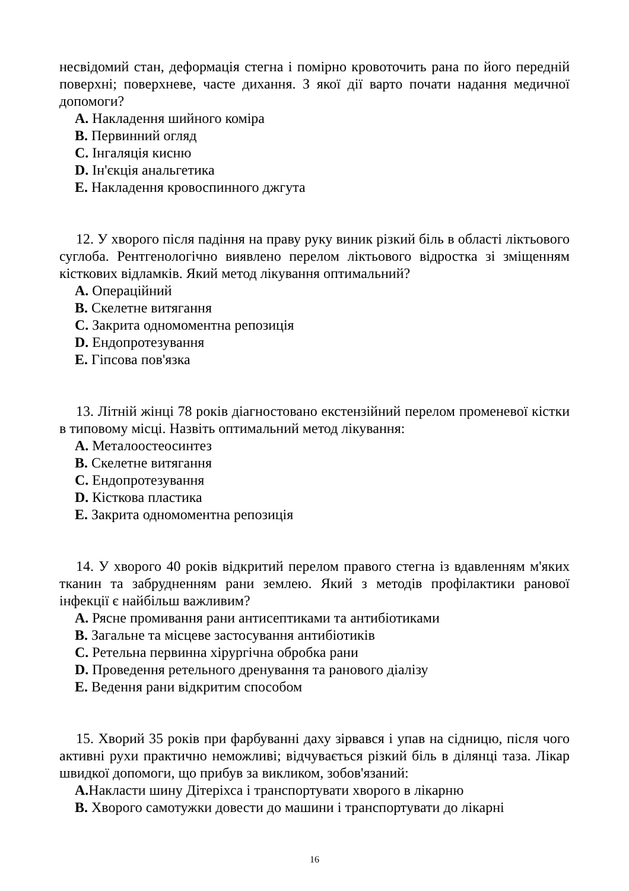несвідомий стан, деформація стегна і помірно кровоточить рана по його передній поверхні; поверхневе, часте дихання. З якої дії варто почати надання медичної допомоги?
A. Накладення шийного коміра
B. Первинний огляд
C. Інгаляція кисню
D. Ін'єкція анальгетика
E. Накладення кровоспинного джгута
12. У хворого після падіння на праву руку виник різкий біль в області ліктьового суглоба. Рентгенологічно виявлено перелом ліктьового відростка зі зміщенням кісткових відламків. Який метод лікування оптимальний?
A. Операційний
B. Скелетне витягання
C. Закрита одномоментна репозиція
D. Ендопротезування
E. Гіпсова пов'язка
13. Літній жінці 78 років діагностовано екстензійний перелом променевої кістки в типовому місці. Назвіть оптимальний метод лікування:
A. Металоостеосинтез
B. Скелетне витягання
C. Ендопротезування
D. Кісткова пластика
E. Закрита одномоментна репозиція
14. У хворого 40 років відкритий перелом правого стегна із вдавленням м'яких тканин та забрудненням рани землею. Який з методів профілактики ранової інфекції є найбільш важливим?
A. Рясне промивання рани антисептиками та антибіотиками
B. Загальне та місцеве застосування антибіотиків
C. Ретельна первинна хірургічна обробка рани
D. Проведення ретельного дренування та ранового діалізу
E. Ведення рани відкритим способом
15. Хворий 35 років при фарбуванні даху зірвався і упав на сідницю, після чого активні рухи практично неможливі; відчувається різкий біль в ділянці таза. Лікар швидкої допомоги, що прибув за викликом, зобов'язаний:
A. Накласти шину Дітеріхса і транспортувати хворого в лікарню
B. Хворого самотужки довести до машини і транспортувати до лікарні
16